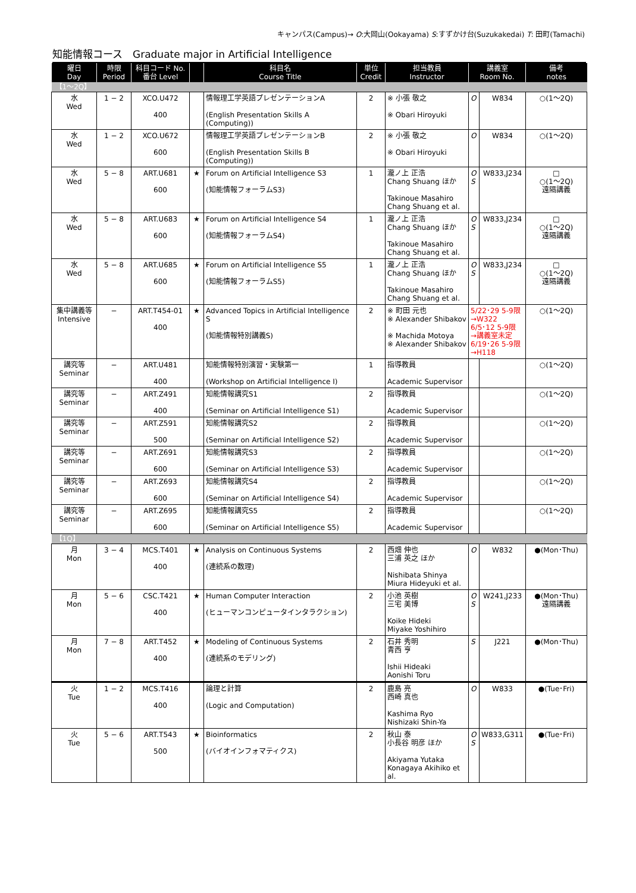キャンパス(Campus)→ O:大岡山(Ookayama) S:すずかけ台(Suzukakedai) T: 田町(Tamachi)
知能情報コース　Graduate major in Artificial Intelligence
| 曜日 Day | 時限 Period | 科目コード No. 番台 Level | | 科目名 Course Title | 単位 Credit | 担当教員 Instructor | 講義室 Room No. | | 備考 notes |
| --- | --- | --- | --- | --- | --- | --- | --- | --- | --- |
| 【1〜2Q】 | | | | | | | | | |
| 水 Wed | 1 − 2 | XCO.U472 400 | | 情報理工学英語プレゼンテーションA (English Presentation Skills A (Computing)) | 2 | ※ 小張 敬之 ※ Obari Hiroyuki | O | W834 | ○(1〜2Q) |
| 水 Wed | 1 − 2 | XCO.U672 600 | | 情報理工学英語プレゼンテーションB (English Presentation Skills B (Computing)) | 2 | ※ 小張 敬之 ※ Obari Hiroyuki | O | W834 | ○(1〜2Q) |
| 水 Wed | 5 − 8 | ART.U681 600 | ★ | Forum on Artificial Intelligence S3 (知能情報フォーラムS3) | 1 | 瀧ノ上 正浩 Chang Shuang ほか Takinoue Masahiro Chang Shuang et al. | O S | W833,J234 | □ ○(1〜2Q) 遠隔講義 |
| 水 Wed | 5 − 8 | ART.U683 600 | ★ | Forum on Artificial Intelligence S4 (知能情報フォーラムS4) | 1 | 瀧ノ上 正浩 Chang Shuang ほか Takinoue Masahiro Chang Shuang et al. | O S | W833,J234 | □ ○(1〜2Q) 遠隔講義 |
| 水 Wed | 5 − 8 | ART.U685 600 | ★ | Forum on Artificial Intelligence S5 (知能情報フォーラムS5) | 1 | 瀧ノ上 正浩 Chang Shuang ほか Takinoue Masahiro Chang Shuang et al. | O S | W833,J234 | □ ○(1〜2Q) 遠隔講義 |
| 集中講義等 Intensive | − | ART.T454-01 400 | ★ | Advanced Topics in Artificial Intelligence S (知能情報特別講義S) | 2 | ※ 町田 元也 ※ Alexander Shibakov ※ Machida Motoya ※ Alexander Shibakov | 5/22･29 5-9限 →W322 6/5･12 5-9限 →講義室未定 6/19･26 5-9限 →H118 | | ○(1〜2Q) |
| 講究等 Seminar | − | ART.U481 400 | | 知能情報特別演習・実験第一 (Workshop on Artificial Intelligence I) | 1 | 指導教員 Academic Supervisor | | | ○(1〜2Q) |
| 講究等 Seminar | − | ART.Z491 400 | | 知能情報講究S1 (Seminar on Artificial Intelligence S1) | 2 | 指導教員 Academic Supervisor | | | ○(1〜2Q) |
| 講究等 Seminar | − | ART.Z591 500 | | 知能情報講究S2 (Seminar on Artificial Intelligence S2) | 2 | 指導教員 Academic Supervisor | | | ○(1〜2Q) |
| 講究等 Seminar | − | ART.Z691 600 | | 知能情報講究S3 (Seminar on Artificial Intelligence S3) | 2 | 指導教員 Academic Supervisor | | | ○(1〜2Q) |
| 講究等 Seminar | − | ART.Z693 600 | | 知能情報講究S4 (Seminar on Artificial Intelligence S4) | 2 | 指導教員 Academic Supervisor | | | ○(1〜2Q) |
| 講究等 Seminar | − | ART.Z695 600 | | 知能情報講究S5 (Seminar on Artificial Intelligence S5) | 2 | 指導教員 Academic Supervisor | | | ○(1〜2Q) |
| 【1Q】 | | | | | | | | | |
| 月 Mon | 3 − 4 | MCS.T401 400 | ★ | Analysis on Continuous Systems (連続系の数理) | 2 | 西畑 伸也 三浦 英之 ほか Nishibata Shinya Miura Hideyuki et al. | O | W832 | ●(Mon･Thu) |
| 月 Mon | 5 − 6 | CSC.T421 400 | ★ | Human Computer Interaction (ヒューマンコンピュータインタラクション) | 2 | 小池 英樹 三宅 美博 Koike Hideki Miyake Yoshihiro | O S | W241,J233 | ●(Mon･Thu) 遠隔講義 |
| 月 Mon | 7 − 8 | ART.T452 400 | ★ | Modeling of Continuous Systems (連続系のモデリング) | 2 | 石井 秀明 青西 亨 Ishii Hideaki Aonishi Toru | S | J221 | ●(Mon･Thu) |
| 火 Tue | 1 − 2 | MCS.T416 400 | | 論理と計算 (Logic and Computation) | 2 | 鹿島 亮 西崎 真也 Kashima Ryo Nishizaki Shin-Ya | O | W833 | ●(Tue･Fri) |
| 火 Tue | 5 − 6 | ART.T543 500 | ★ | Bioinformatics (バイオインフォマティクス) | 2 | 秋山 泰 小長谷 明彦 ほか Akiyama Yutaka Konagaya Akihiko et al. | O S | W833,G311 | ●(Tue･Fri) |